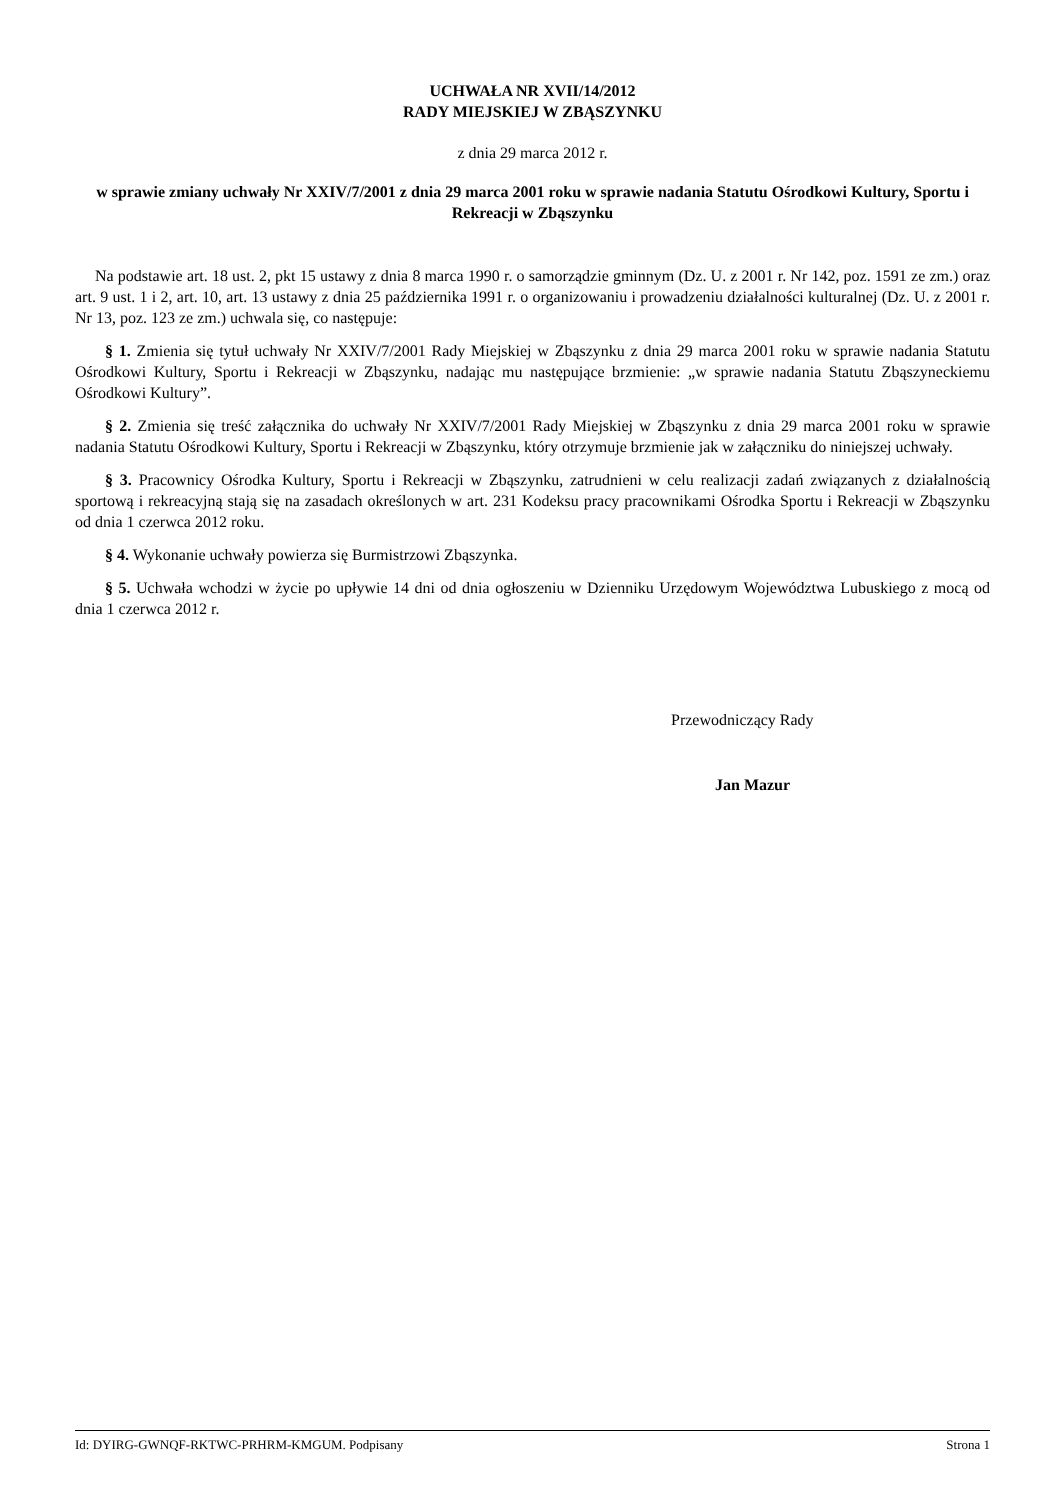UCHWAŁA NR XVII/14/2012
RADY MIEJSKIEJ W ZBĄSZYNKU
z dnia 29 marca 2012 r.
w sprawie zmiany uchwały Nr XXIV/7/2001 z dnia 29 marca 2001 roku w sprawie nadania Statutu Ośrodkowi Kultury, Sportu i Rekreacji w Zbąszynku
Na podstawie art. 18 ust. 2, pkt 15 ustawy z dnia 8 marca 1990 r. o samorządzie gminnym (Dz. U. z 2001 r. Nr 142, poz. 1591 ze zm.) oraz art. 9 ust. 1 i 2, art. 10, art. 13 ustawy z dnia 25 października 1991 r. o organizowaniu i prowadzeniu działalności kulturalnej (Dz. U. z 2001 r. Nr 13, poz. 123 ze zm.) uchwala się, co następuje:
§ 1. Zmienia się tytuł uchwały Nr XXIV/7/2001 Rady Miejskiej w Zbąszynku z dnia 29 marca 2001 roku w sprawie nadania Statutu Ośrodkowi Kultury, Sportu i Rekreacji w Zbąszynku, nadając mu następujące brzmienie: „w sprawie nadania Statutu Zbąszyneckiemu Ośrodkowi Kultury”.
§ 2. Zmienia się treść załącznika do uchwały Nr XXIV/7/2001 Rady Miejskiej w Zbąszynku z dnia 29 marca 2001 roku w sprawie nadania Statutu Ośrodkowi Kultury, Sportu i Rekreacji w Zbąszynku, który otrzymuje brzmienie jak w załączniku do niniejszej uchwały.
§ 3. Pracownicy Ośrodka Kultury, Sportu i Rekreacji w Zbąszynku, zatrudnieni w celu realizacji zadań związanych z działalnością sportową i rekreacyjną stają się na zasadach określonych w art. 231 Kodeksu pracy pracownikami Ośrodka Sportu i Rekreacji w Zbąszynku od dnia 1 czerwca 2012 roku.
§ 4. Wykonanie uchwały powierza się Burmistrzowi Zbąszynka.
§ 5. Uchwała wchodzi w życie po upływie 14 dni od dnia ogłoszeniu w Dzienniku Urzędowym Województwa Lubuskiego z mocą od dnia 1 czerwca 2012 r.
Przewodniczący Rady
Jan Mazur
Id: DYIRG-GWNQF-RKTWC-PRHRM-KMGUM. Podpisany Strona 1